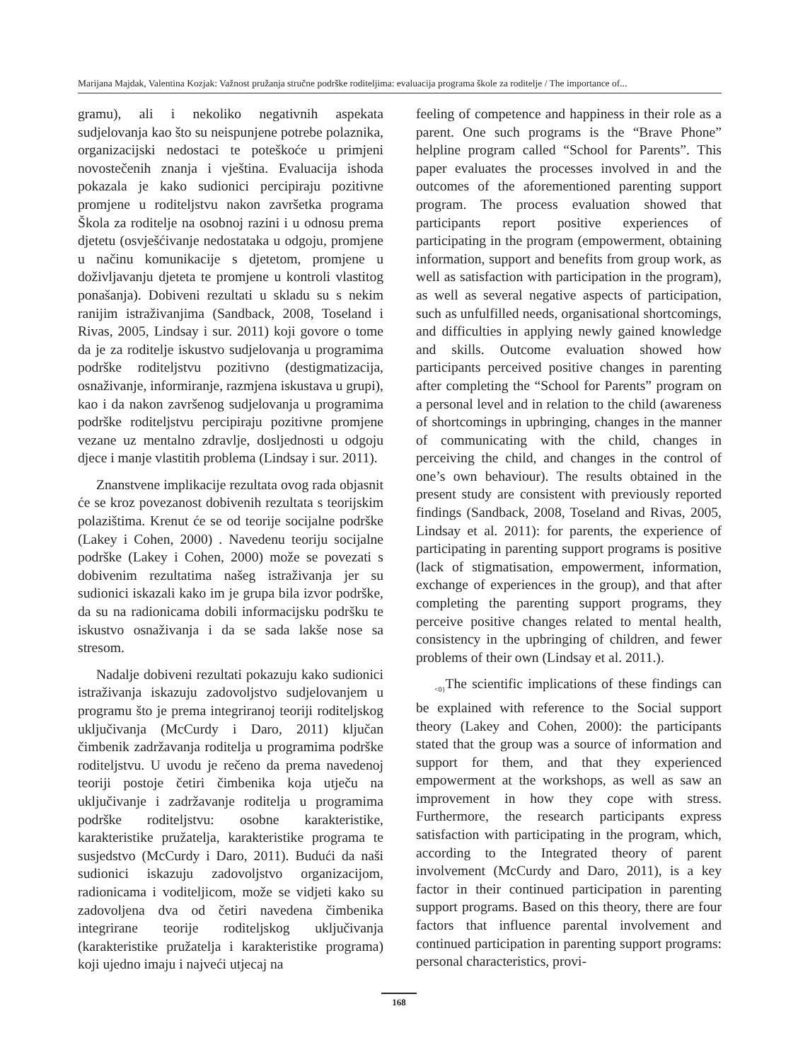Marijana Majdak, Valentina Kozjak: Važnost pružanja stručne podrške roditeljima: evaluacija programa škole za roditelje / The importance of...
gramu), ali i nekoliko negativnih aspekata sudjelovanja kao što su neispunjene potrebe polaznika, organizacijski nedostaci te poteškoće u primjeni novostečenih znanja i vještina. Evaluacija ishoda pokazala je kako sudionici percipiraju pozitivne promjene u roditeljstvu nakon završetka programa Škola za roditelje na osobnoj razini i u odnosu prema djetetu (osvješćivanje nedostataka u odgoju, promjene u načinu komunikacije s djetetom, promjene u doživljavanju djeteta te promjene u kontroli vlastitog ponašanja). Dobiveni rezultati u skladu su s nekim ranijim istraživanjima (Sandback, 2008, Toseland i Rivas, 2005, Lindsay i sur. 2011) koji govore o tome da je za roditelje iskustvo sudjelovanja u programima podrške roditeljstvu pozitivno (destigmatizacija, osnaživanje, informiranje, razmjena iskustava u grupi), kao i da nakon završenog sudjelovanja u programima podrške roditeljstvu percipiraju pozitivne promjene vezane uz mentalno zdravlje, dosljednosti u odgoju djece i manje vlastitih problema (Lindsay i sur. 2011).
Znanstvene implikacije rezultata ovog rada objasnit će se kroz povezanost dobivenih rezultata s teorijskim polazištima. Krenut će se od teorije socijalne podrške (Lakey i Cohen, 2000) . Navedenu teoriju socijalne podrške (Lakey i Cohen, 2000) može se povezati s dobivenim rezultatima našeg istraživanja jer su sudionici iskazali kako im je grupa bila izvor podrške, da su na radionicama dobili informacijsku podršku te iskustvo osnaživanja i da se sada lakše nose sa stresom.
Nadalje dobiveni rezultati pokazuju kako sudionici istraživanja iskazuju zadovoljstvo sudjelovanjem u programu što je prema integriranoj teoriji roditeljskog uključivanja (McCurdy i Daro, 2011) ključan čimbenik zadržavanja roditelja u programima podrške roditeljstvu. U uvodu je rečeno da prema navedenoj teoriji postoje četiri čimbenika koja utječu na uključivanje i zadržavanje roditelja u programima podrške roditeljstvu: osobne karakteristike, karakteristike pružatelja, karakteristike programa te susjedstvo (McCurdy i Daro, 2011). Budući da naši sudionici iskazuju zadovoljstvo organizacijom, radionicama i voditeljicom, može se vidjeti kako su zadovoljena dva od četiri navedena čimbenika integrirane teorije roditeljskog uključivanja (karakteristike pružatelja i karakteristike programa) koji ujedno imaju i najveći utjecaj na
feeling of competence and happiness in their role as a parent. One such programs is the “Brave Phone” helpline program called “School for Parents”. This paper evaluates the processes involved in and the outcomes of the aforementioned parenting support program. The process evaluation showed that participants report positive experiences of participating in the program (empowerment, obtaining information, support and benefits from group work, as well as satisfaction with participation in the program), as well as several negative aspects of participation, such as unfulfilled needs, organisational shortcomings, and difficulties in applying newly gained knowledge and skills. Outcome evaluation showed how participants perceived positive changes in parenting after completing the “School for Parents” program on a personal level and in relation to the child (awareness of shortcomings in upbringing, changes in the manner of communicating with the child, changes in perceiving the child, and changes in the control of one’s own behaviour). The results obtained in the present study are consistent with previously reported findings (Sandback, 2008, Toseland and Rivas, 2005, Lindsay et al. 2011): for parents, the experience of participating in parenting support programs is positive (lack of stigmatisation, empowerment, information, exchange of experiences in the group), and that after completing the parenting support programs, they perceive positive changes related to mental health, consistency in the upbringing of children, and fewer problems of their own (Lindsay et al. 2011.).
<sub><0}</sub>The scientific implications of these findings can be explained with reference to the Social support theory (Lakey and Cohen, 2000): the participants stated that the group was a source of information and support for them, and that they experienced empowerment at the workshops, as well as saw an improvement in how they cope with stress. Furthermore, the research participants express satisfaction with participating in the program, which, according to the Integrated theory of parent involvement (McCurdy and Daro, 2011), is a key factor in their continued participation in parenting support programs. Based on this theory, there are four factors that influence parental involvement and continued participation in parenting support programs: personal characteristics, provi-
168